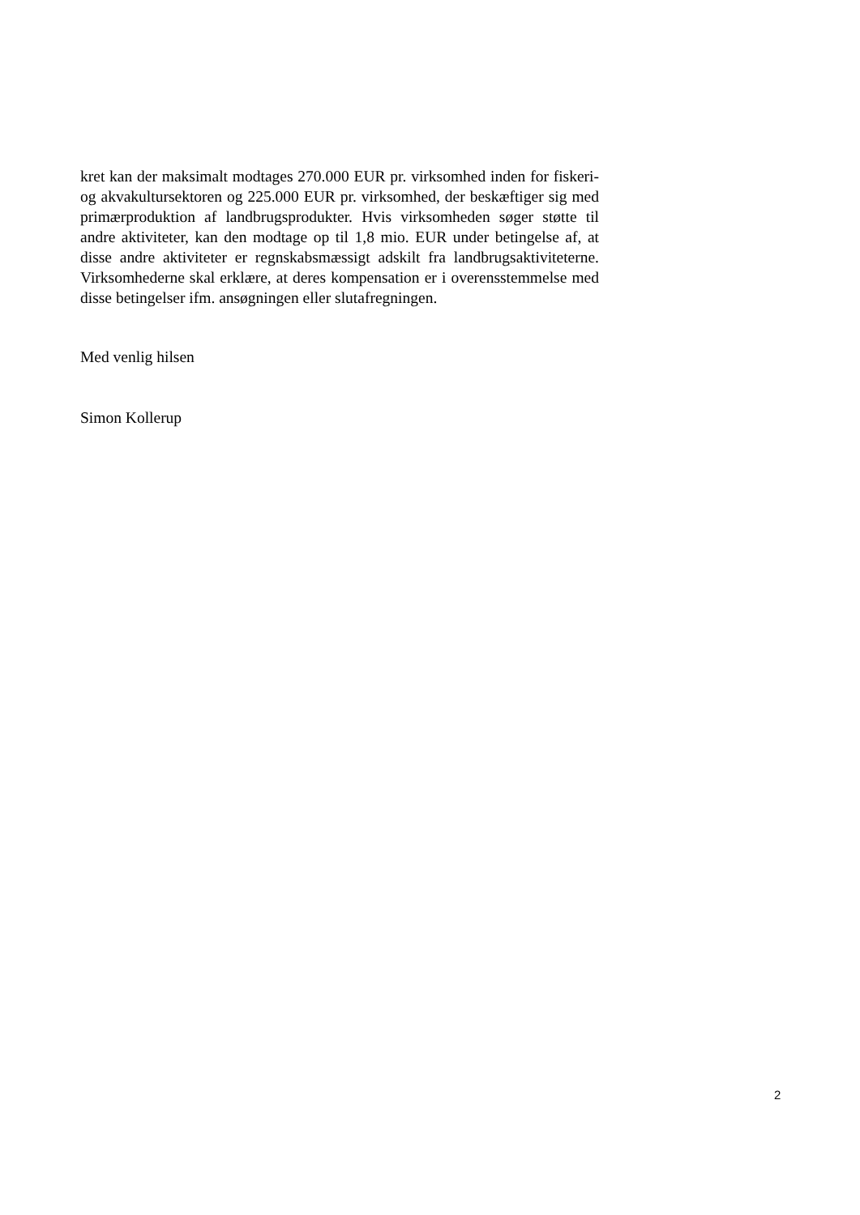kret kan der maksimalt modtages 270.000 EUR pr. virksomhed inden for fiskeri- og akvakultursektoren og 225.000 EUR pr. virksomhed, der beskæftiger sig med primærproduktion af landbrugsprodukter. Hvis virksomheden søger støtte til andre aktiviteter, kan den modtage op til 1,8 mio. EUR under betingelse af, at disse andre aktiviteter er regnskabsmæssigt adskilt fra landbrugsaktiviteterne. Virksomhederne skal erklære, at deres kompensation er i overensstemmelse med disse betingelser ifm. ansøgningen eller slutafregningen.
Med venlig hilsen
Simon Kollerup
2